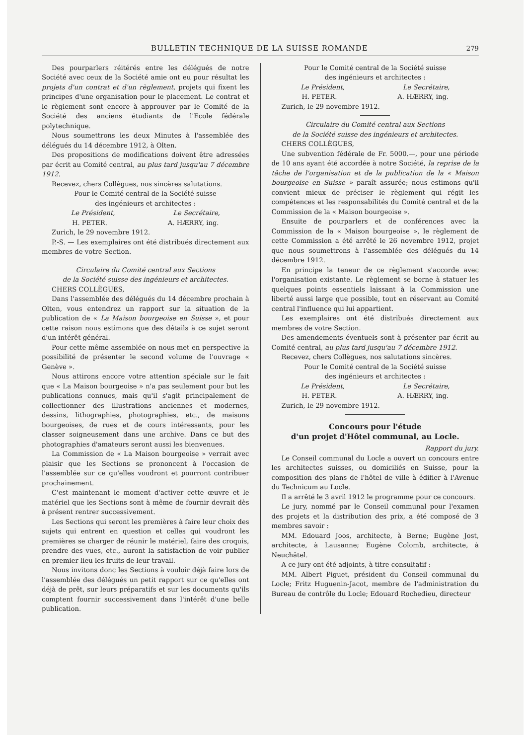BULLETIN TECHNIQUE DE LA SUISSE ROMANDE 279
Des pourparlers réitérés entre les délégués de notre Société avec ceux de la Société amie ont eu pour résultat les projets d'un contrat et d'un règlement, projets qui fixent les principes d'une organisation pour le placement. Le contrat et le règlement sont encore à approuver par le Comité de la Société des anciens étudiants de l'Ecole fédérale polytechnique.
Nous soumettrons les deux Minutes à l'assemblée des délégués du 14 décembre 1912, à Olten.
Des propositions de modifications doivent être adressées par écrit au Comité central, au plus tard jusqu'au 7 décembre 1912.
Recevez, chers Collègues, nos sincères salutations.
Pour le Comité central de la Société suisse
des ingénieurs et architectes :
Le Président, Le Secrétaire,
H. PETER. A. HÆRRY, ing.
Zurich, le 29 novembre 1912.
P.-S. — Les exemplaires ont été distribués directement aux membres de votre Section.
Circulaire du Comité central aux Sections
de la Société suisse des ingénieurs et architectes.
CHERS COLLÈGUES,
Dans l'assemblée des délégués du 14 décembre prochain à Olten, vous entendrez un rapport sur la situation de la publication de « La Maison bourgeoise en Suisse », et pour cette raison nous estimons que des détails à ce sujet seront d'un intérêt général.
Pour cette même assemblée on nous met en perspective la possibilité de présenter le second volume de l'ouvrage « Genève ».
Nous attirons encore votre attention spéciale sur le fait que « La Maison bourgeoise » n'a pas seulement pour but les publications connues, mais qu'il s'agit principalement de collectionner des illustrations anciennes et modernes, dessins, lithographies, photographies, etc., de maisons bourgeoises, de rues et de cours intéressants, pour les classer soigneusement dans une archive. Dans ce but des photographies d'amateurs seront aussi les bienvenues.
La Commission de « La Maison bourgeoise » verrait avec plaisir que les Sections se prononcent à l'occasion de l'assemblée sur ce qu'elles voudront et pourront contribuer prochainement.
C'est maintenant le moment d'activer cette œuvre et le matériel que les Sections sont à même de fournir devrait dès à présent rentrer successivement.
Les Sections qui seront les premières à faire leur choix des sujets qui entrent en question et celles qui voudront les premières se charger de réunir le matériel, faire des croquis, prendre des vues, etc., auront la satisfaction de voir publier en premier lieu les fruits de leur travail.
Nous invitons donc les Sections à vouloir déjà faire lors de l'assemblée des délégués un petit rapport sur ce qu'elles ont déjà de prêt, sur leurs préparatifs et sur les documents qu'ils comptent fournir successivement dans l'intérêt d'une belle publication.
Pour le Comité central de la Société suisse
des ingénieurs et architectes :
Le Président, Le Secrétaire,
H. PETER. A. HÆRRY, ing.
Zurich, le 29 novembre 1912.
Circulaire du Comité central aux Sections
de la Société suisse des ingénieurs et architectes.
CHERS COLLÈGUES,
Une subvention fédérale de Fr. 5000.—, pour une période de 10 ans ayant été accordée à notre Société, la reprise de la tâche de l'organisation et de la publication de la « Maison bourgeoise en Suisse » paraît assurée; nous estimons qu'il convient mieux de préciser le règlement qui régit les compétences et les responsabilités du Comité central et de la Commission de la « Maison bourgeoise ».
Ensuite de pourparlers et de conférences avec la Commission de la « Maison bourgeoise », le règlement de cette Commission a été arrêté le 26 novembre 1912, projet que nous soumettrons à l'assemblée des délégués du 14 décembre 1912.
En principe la teneur de ce règlement s'accorde avec l'organisation existante. Le règlement se borne à statuer les quelques points essentiels laissant à la Commission une liberté aussi large que possible, tout en réservant au Comité central l'influence qui lui appartient.
Les exemplaires ont été distribués directement aux membres de votre Section.
Des amendements éventuels sont à présenter par écrit au Comité central, au plus tard jusqu'au 7 décembre 1912.
Recevez, chers Collègues, nos salutations sincères.
Pour le Comité central de la Société suisse
des ingénieurs et architectes :
Le Président, Le Secrétaire,
H. PETER. A. HÆRRY, ing.
Zurich, le 29 novembre 1912.
Concours pour l'étude
d'un projet d'Hôtel communal, au Locle.
Rapport du jury.
Le Conseil communal du Locle a ouvert un concours entre les architectes suisses, ou domiciliés en Suisse, pour la composition des plans de l'hôtel de ville à édifier à l'Avenue du Technicum au Locle.
Il a arrêté le 3 avril 1912 le programme pour ce concours.
Le jury, nommé par le Conseil communal pour l'examen des projets et la distribution des prix, a été composé de 3 membres savoir :
MM. Edouard Joos, architecte, à Berne; Eugène Jost, architecte, à Lausanne; Eugène Colomb, architecte, à Neuchâtel.
A ce jury ont été adjoints, à titre consultatif :
MM. Albert Piguet, président du Conseil communal du Locle; Fritz Huguenin-Jacot, membre de l'administration du Bureau de contrôle du Locle; Edouard Rochedieu, directeur